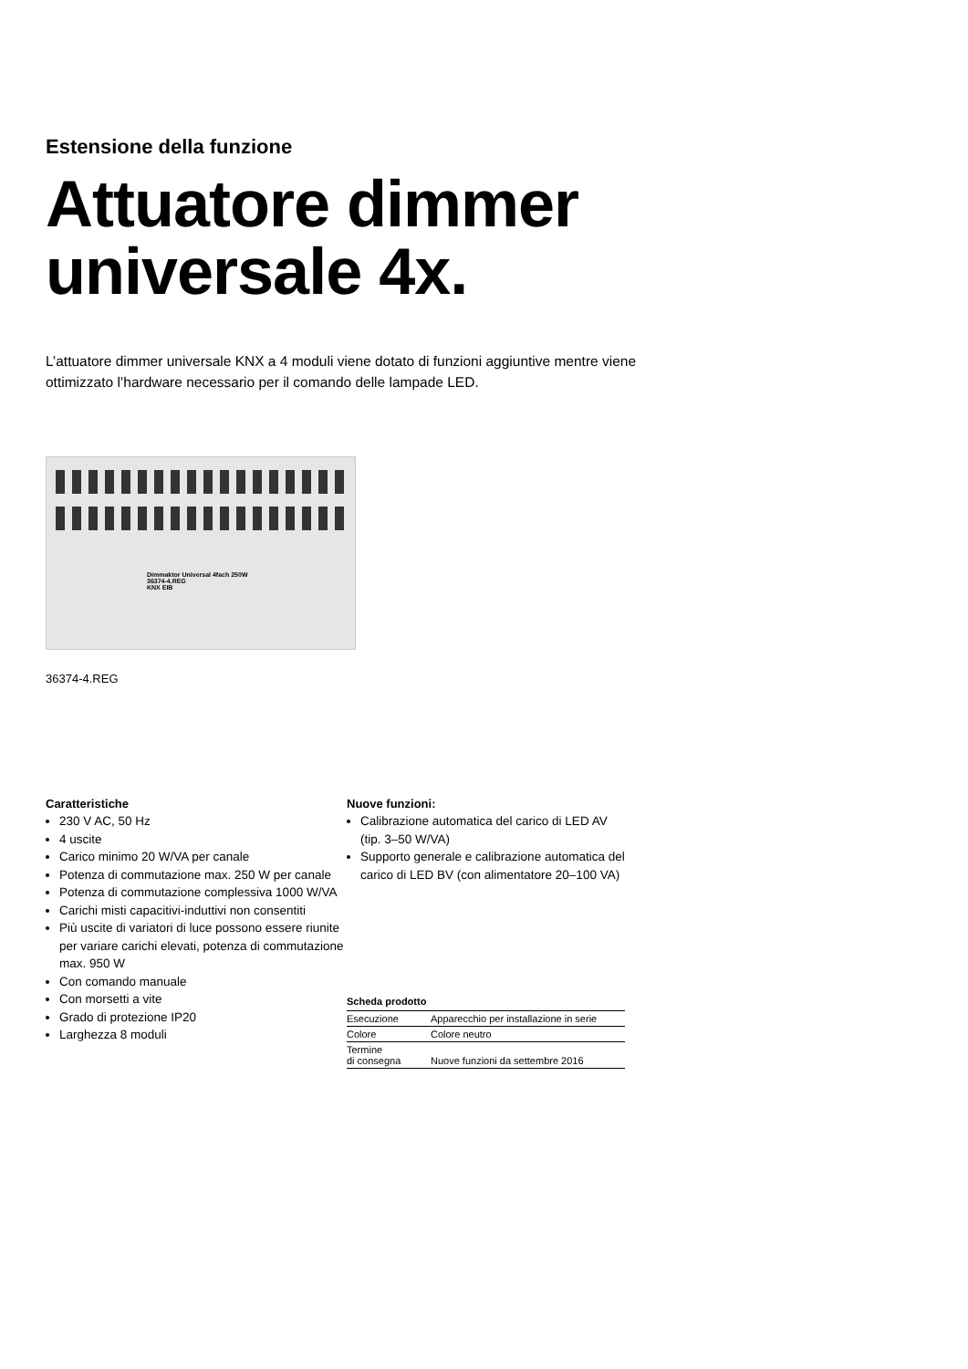Estensione della funzione
Attuatore dimmer
universale 4x.
L’attuatore dimmer universale KNX a 4 moduli viene dotato di funzioni aggiuntive mentre viene ottimizzato l’hardware necessario per il comando delle lampade LED.
Dimmaktor Universal 4fach 250W
36374-4.REG
KNX EIB
36374-4.REG
Caratteristiche
230 V AC, 50 Hz
4 uscite
Carico minimo 20 W/VA per canale
Potenza di commutazione max. 250 W per canale
Potenza di commutazione complessiva 1000 W/VA
Carichi misti capacitivi-induttivi non consentiti
Più uscite di variatori di luce possono essere riunite per variare carichi elevati, potenza di commutazione max. 950 W
Con comando manuale
Con morsetti a vite
Grado di protezione IP20
Larghezza 8 moduli
Nuove funzioni:
Calibrazione automatica del carico di LED AV (tip. 3–50 W/VA)
Supporto generale e calibrazione automatica del carico di LED BV (con alimentatore 20–100 VA)
Scheda prodotto
| Esecuzione | Apparecchio per installazione in serie |
| Colore | Colore neutro |
| Termine di consegna | Nuove funzioni da settembre 2016 |